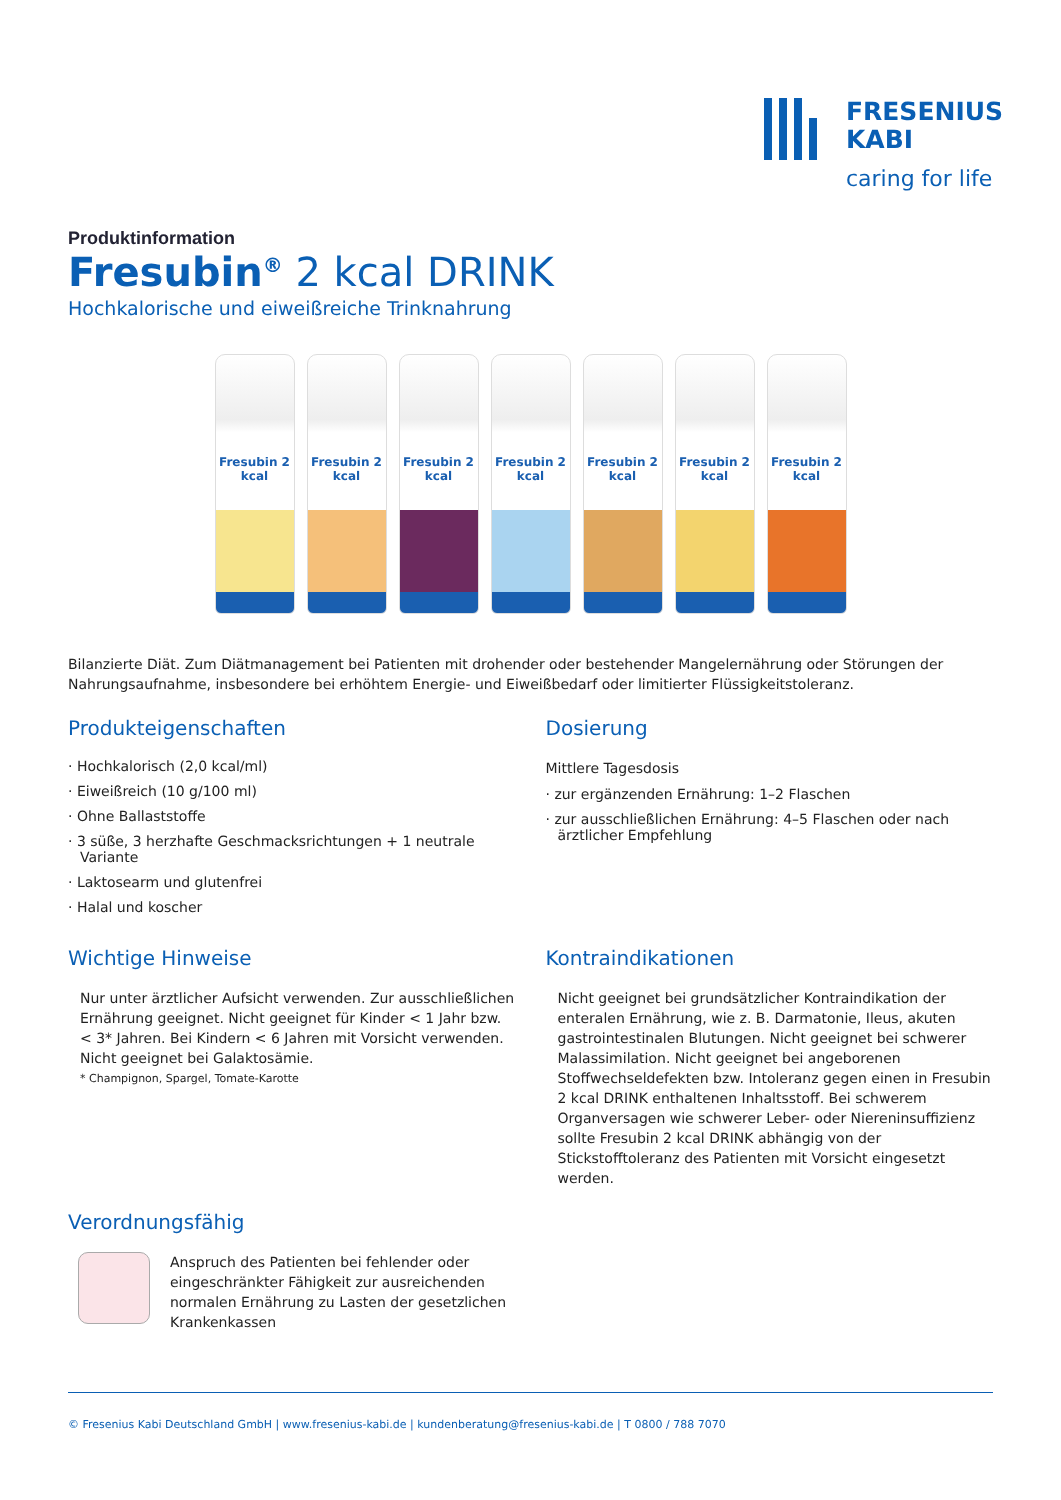FRESENIUS
KABI
caring for life
Produktinformation
Fresubin<sup>®</sup> 2 kcal DRINK
Hochkalorische und eiweißreiche Trinknahrung
Fresubin 2 kcal
Fresubin 2 kcal
Fresubin 2 kcal
Fresubin 2 kcal
Fresubin 2 kcal
Fresubin 2 kcal
Fresubin 2 kcal
Bilanzierte Diät. Zum Diätmanagement bei Patienten mit drohender oder bestehender Mangelernährung oder Störungen der Nahrungsaufnahme, insbesondere bei erhöhtem Energie- und Eiweißbedarf oder limitierter Flüssigkeitstoleranz.
Produkteigenschaften
· Hochkalorisch (2,0 kcal/ml)
· Eiweißreich (10 g/100 ml)
· Ohne Ballaststoffe
· 3 süße, 3 herzhafte Geschmacksrichtungen + 1 neutrale Variante
· Laktosearm und glutenfrei
· Halal und koscher
Dosierung
Mittlere Tagesdosis
· zur ergänzenden Ernährung: 1–2 Flaschen
· zur ausschließlichen Ernährung: 4–5 Flaschen oder nach ärztlicher Empfehlung
Wichtige Hinweise
Nur unter ärztlicher Aufsicht verwenden. Zur ausschließlichen Ernährung geeignet. Nicht geeignet für Kinder < 1 Jahr bzw. < 3* Jahren. Bei Kindern < 6 Jahren mit Vorsicht verwenden. Nicht geeignet bei Galaktosämie.
* Champignon, Spargel, Tomate-Karotte
Kontraindikationen
Nicht geeignet bei grundsätzlicher Kontraindikation der enteralen Ernährung, wie z. B. Darmatonie, Ileus, akuten gastrointestinalen Blutungen. Nicht geeignet bei schwerer Malassimilation. Nicht geeignet bei angeborenen Stoffwechseldefekten bzw. Intoleranz gegen einen in Fresubin 2 kcal DRINK enthaltenen Inhaltsstoff. Bei schwerem Organversagen wie schwerer Leber- oder Niereninsuffizienz sollte Fresubin 2 kcal DRINK abhängig von der Stickstofftoleranz des Patienten mit Vorsicht eingesetzt werden.
Verordnungsfähig
Anspruch des Patienten bei fehlender oder eingeschränkter Fähigkeit zur ausreichenden normalen Ernährung zu Lasten der gesetzlichen Krankenkassen
© Fresenius Kabi Deutschland GmbH | www.fresenius-kabi.de | kundenberatung@fresenius-kabi.de | T 0800 / 788 7070